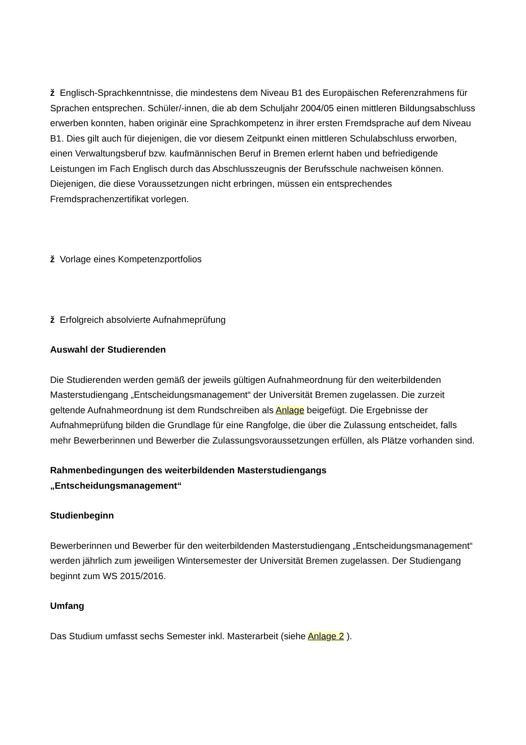ž Englisch-Sprachkenntnisse, die mindestens dem Niveau B1 des Europäischen Referenzrahmens für Sprachen entsprechen. Schüler/-innen, die ab dem Schuljahr 2004/05 einen mittleren Bildungsabschluss erwerben konnten, haben originär eine Sprachkompetenz in ihrer ersten Fremdsprache auf dem Niveau B1. Dies gilt auch für diejenigen, die vor diesem Zeitpunkt einen mittleren Schulabschluss erworben, einen Verwaltungsberuf bzw. kaufmännischen Beruf in Bremen erlernt haben und befriedigende Leistungen im Fach Englisch durch das Abschlusszeugnis der Berufsschule nachweisen können. Diejenigen, die diese Voraussetzungen nicht erbringen, müssen ein entsprechendes Fremdsprachenzertifikat vorlegen.
ž Vorlage eines Kompetenzportfolios
ž Erfolgreich absolvierte Aufnahmeprüfung
Auswahl der Studierenden
Die Studierenden werden gemäß der jeweils gültigen Aufnahmeordnung für den weiterbildenden Masterstudiengang „Entscheidungsmanagement“ der Universität Bremen zugelassen. Die zurzeit geltende Aufnahmeordnung ist dem Rundschreiben als Anlage beigefügt. Die Ergebnisse der Aufnahmeprüfung bilden die Grundlage für eine Rangfolge, die über die Zulassung entscheidet, falls mehr Bewerberinnen und Bewerber die Zulassungsvoraussetzungen erfüllen, als Plätze vorhanden sind.
Rahmenbedingungen des weiterbildenden Masterstudiengangs
„Entscheidungsmanagement“
Studienbeginn
Bewerberinnen und Bewerber für den weiterbildenden Masterstudiengang „Entscheidungsmanagement“ werden jährlich zum jeweiligen Wintersemester der Universität Bremen zugelassen. Der Studiengang beginnt zum WS 2015/2016.
Umfang
Das Studium umfasst sechs Semester inkl. Masterarbeit (siehe Anlage 2 ).